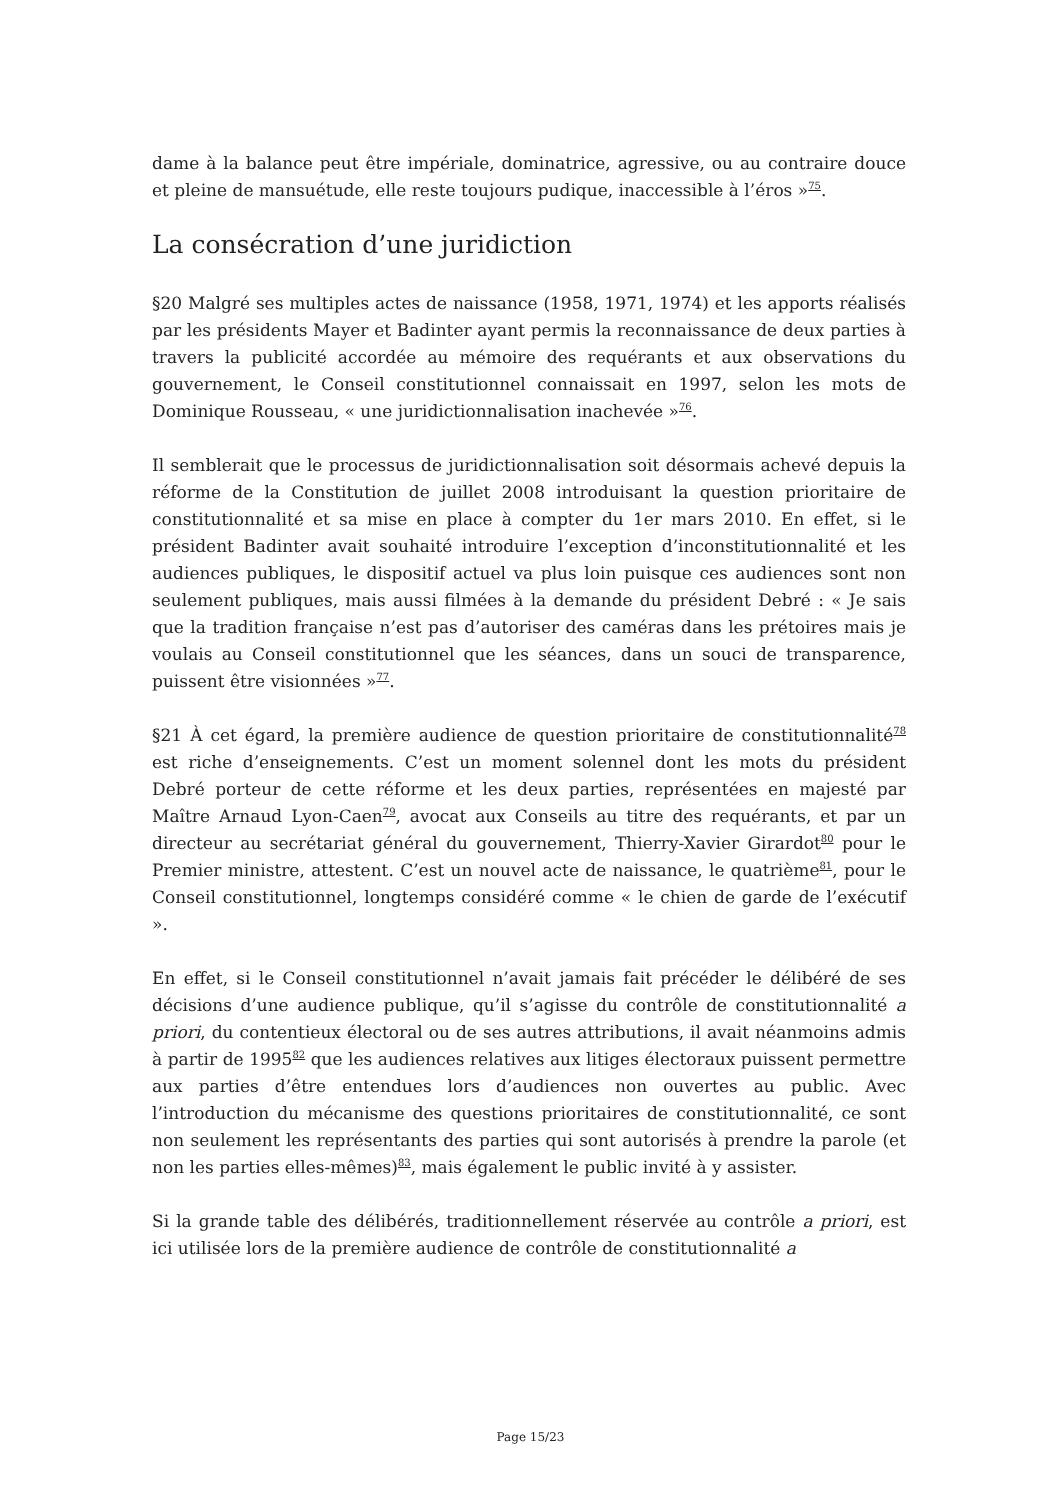dame à la balance peut être impériale, dominatrice, agressive, ou au contraire douce et pleine de mansuétude, elle reste toujours pudique, inaccessible à l’éros »<sup>75</sup>.
La consécration d’une juridiction
§20 Malgré ses multiples actes de naissance (1958, 1971, 1974) et les apports réalisés par les présidents Mayer et Badinter ayant permis la reconnaissance de deux parties à travers la publicité accordée au mémoire des requérants et aux observations du gouvernement, le Conseil constitutionnel connaissait en 1997, selon les mots de Dominique Rousseau, « une juridictionnalisation inachevée »<sup>76</sup>.
Il semblerait que le processus de juridictionnalisation soit désormais achevé depuis la réforme de la Constitution de juillet 2008 introduisant la question prioritaire de constitutionnalité et sa mise en place à compter du 1er mars 2010. En effet, si le président Badinter avait souhaité introduire l’exception d’inconstitutionnalité et les audiences publiques, le dispositif actuel va plus loin puisque ces audiences sont non seulement publiques, mais aussi filmées à la demande du président Debré : « Je sais que la tradition française n’est pas d’autoriser des caméras dans les prétoires mais je voulais au Conseil constitutionnel que les séances, dans un souci de transparence, puissent être visionnées »<sup>77</sup>.
§21 À cet égard, la première audience de question prioritaire de constitutionnalité<sup>78</sup> est riche d’enseignements. C’est un moment solennel dont les mots du président Debré porteur de cette réforme et les deux parties, représentées en majesté par Maître Arnaud Lyon-Caen<sup>79</sup>, avocat aux Conseils au titre des requérants, et par un directeur au secrétariat général du gouvernement, Thierry-Xavier Girardot<sup>80</sup> pour le Premier ministre, attestent. C’est un nouvel acte de naissance, le quatrième<sup>81</sup>, pour le Conseil constitutionnel, longtemps considéré comme « le chien de garde de l’exécutif ».
En effet, si le Conseil constitutionnel n’avait jamais fait précéder le délibéré de ses décisions d’une audience publique, qu’il s’agisse du contrôle de constitutionnalité a priori, du contentieux électoral ou de ses autres attributions, il avait néanmoins admis à partir de 1995<sup>82</sup> que les audiences relatives aux litiges électoraux puissent permettre aux parties d’être entendues lors d’audiences non ouvertes au public. Avec l’introduction du mécanisme des questions prioritaires de constitutionnalité, ce sont non seulement les représentants des parties qui sont autorisés à prendre la parole (et non les parties elles-mêmes)<sup>83</sup>, mais également le public invité à y assister.
Si la grande table des délibérés, traditionnellement réservée au contrôle a priori, est ici utilisée lors de la première audience de contrôle de constitutionnalité a
Page 15/23